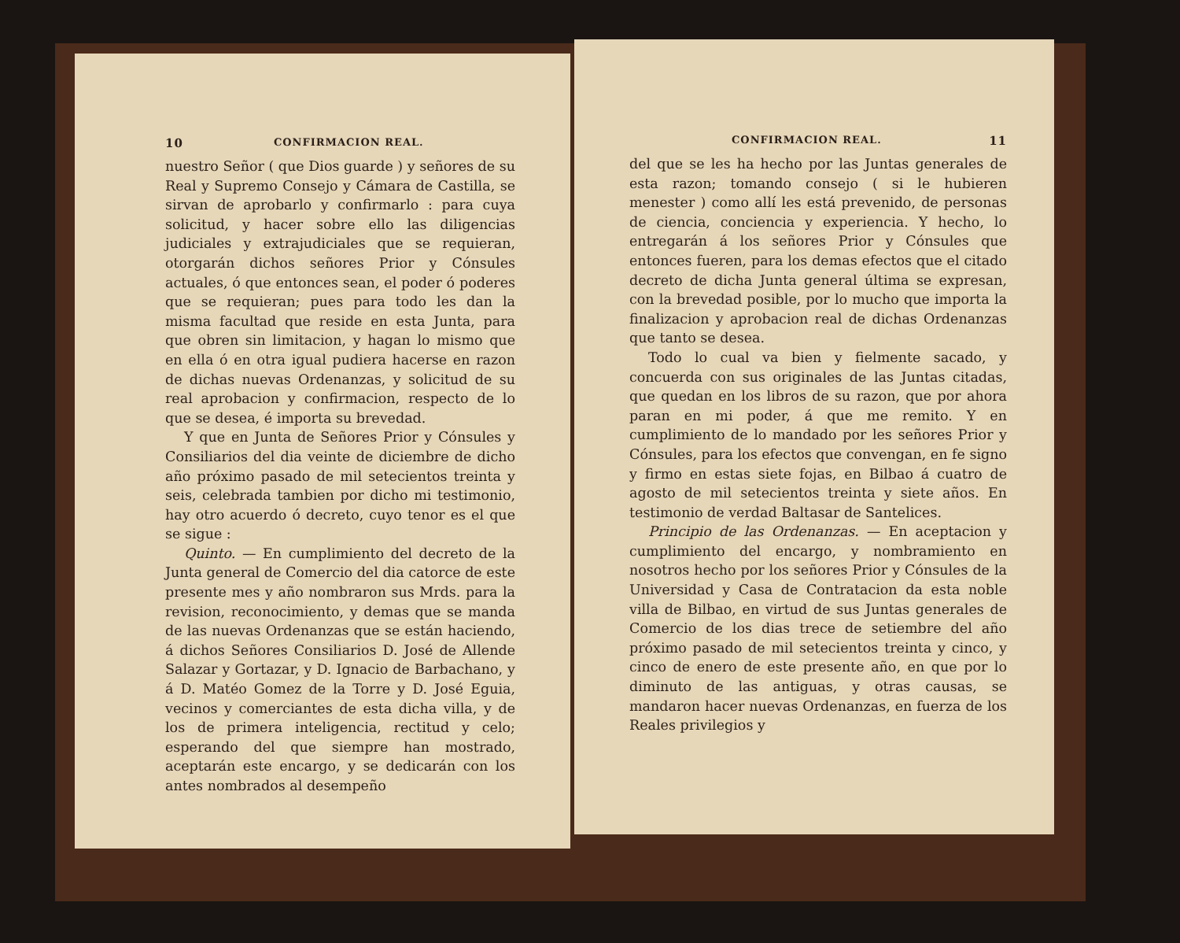10 CONFIRMACION REAL.
nuestro Señor ( que Dios guarde ) y señores de su Real y Supremo Consejo y Cámara de Castilla, se sirvan de aprobarlo y confirmarlo : para cuya solicitud, y hacer sobre ello las diligencias judiciales y extrajudiciales que se requieran, otorgarán dichos señores Prior y Cónsules actuales, ó que entonces sean, el poder ó poderes que se requieran; pues para todo les dan la misma facultad que reside en esta Junta, para que obren sin limitacion, y hagan lo mismo que en ella ó en otra igual pudiera hacerse en razon de dichas nuevas Ordenanzas, y solicitud de su real aprobacion y confirmacion, respecto de lo que se desea, é importa su brevedad.
Y que en Junta de Señores Prior y Cónsules y Consiliarios del dia veinte de diciembre de dicho año próximo pasado de mil setecientos treinta y seis, celebrada tambien por dicho mi testimonio, hay otro acuerdo ó decreto, cuyo tenor es el que se sigue :
Quinto. — En cumplimiento del decreto de la Junta general de Comercio del dia catorce de este presente mes y año nombraron sus Mrds. para la revision, reconocimiento, y demas que se manda de las nuevas Ordenanzas que se están haciendo, á dichos Señores Consiliarios D. José de Allende Salazar y Gortazar, y D. Ignacio de Barbachano, y á D. Matéo Gomez de la Torre y D. José Eguia, vecinos y comerciantes de esta dicha villa, y de los de primera inteligencia, rectitud y celo; esperando del que siempre han mostrado, aceptarán este encargo, y se dedicarán con los antes nombrados al desempeño
CONFIRMACION REAL. 11
del que se les ha hecho por las Juntas generales de esta razon; tomando consejo ( si le hubieren menester ) como allí les está prevenido, de personas de ciencia, conciencia y experiencia. Y hecho, lo entregarán á los señores Prior y Cónsules que entonces fueren, para los demas efectos que el citado decreto de dicha Junta general última se expresan, con la brevedad posible, por lo mucho que importa la finalizacion y aprobacion real de dichas Ordenanzas que tanto se desea.
Todo lo cual va bien y fielmente sacado, y concuerda con sus originales de las Juntas citadas, que quedan en los libros de su razon, que por ahora paran en mi poder, á que me remito. Y en cumplimiento de lo mandado por les señores Prior y Cónsules, para los efectos que convengan, en fe signo y firmo en estas siete fojas, en Bilbao á cuatro de agosto de mil setecientos treinta y siete años. En testimonio de verdad Baltasar de Santelices.
Principio de las Ordenanzas. — En aceptacion y cumplimiento del encargo, y nombramiento en nosotros hecho por los señores Prior y Cónsules de la Universidad y Casa de Contratacion da esta noble villa de Bilbao, en virtud de sus Juntas generales de Comercio de los dias trece de setiembre del año próximo pasado de mil setecientos treinta y cinco, y cinco de enero de este presente año, en que por lo diminuto de las antiguas, y otras causas, se mandaron hacer nuevas Ordenanzas, en fuerza de los Reales privilegios y